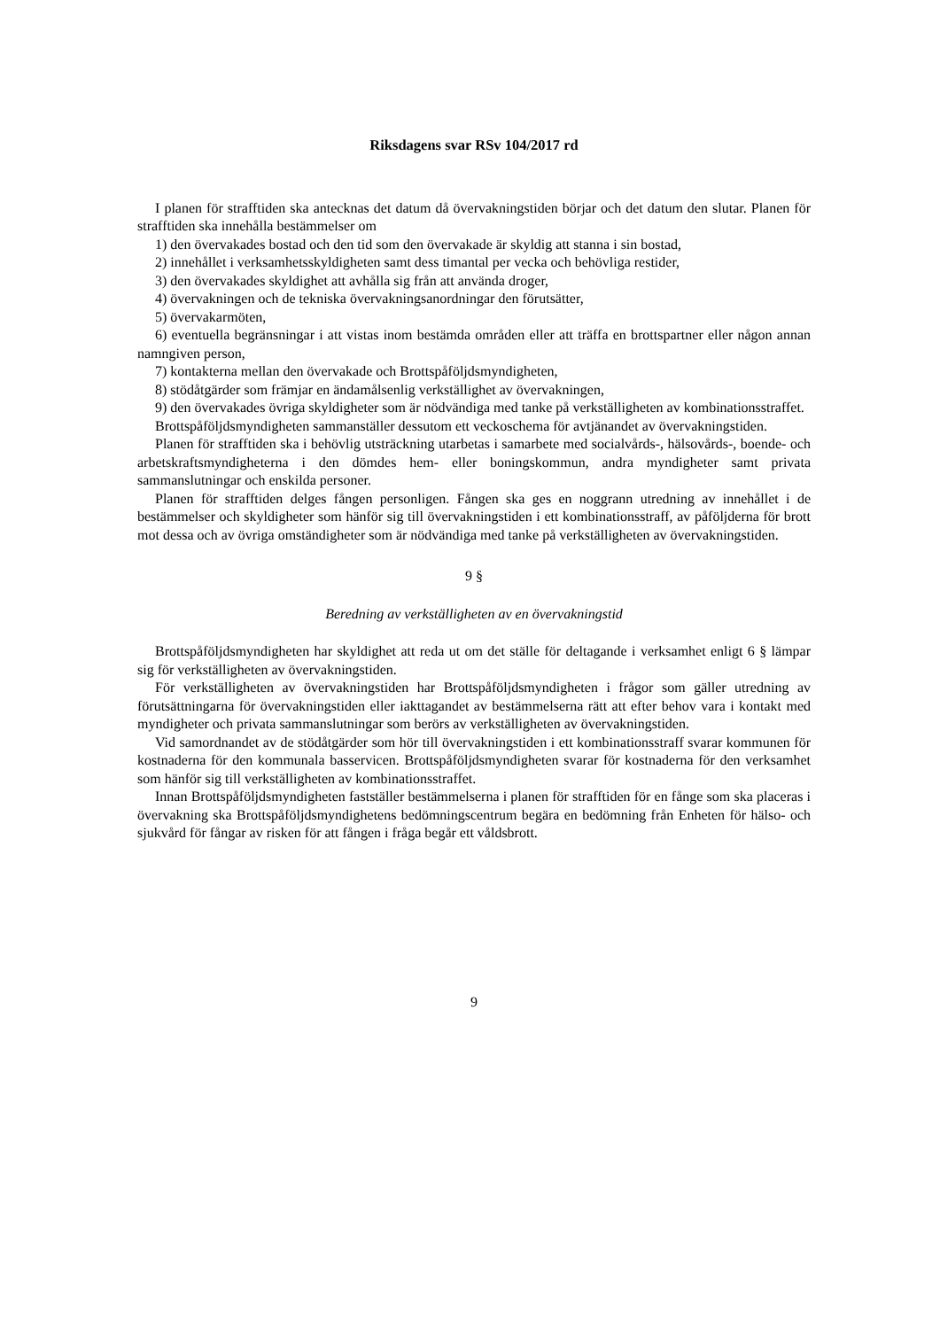Riksdagens svar RSv 104/2017 rd
I planen för strafftiden ska antecknas det datum då övervakningstiden börjar och det datum den slutar. Planen för strafftiden ska innehålla bestämmelser om
1) den övervakades bostad och den tid som den övervakade är skyldig att stanna i sin bostad,
2) innehållet i verksamhetsskyldigheten samt dess timantal per vecka och behövliga restider,
3) den övervakades skyldighet att avhålla sig från att använda droger,
4) övervakningen och de tekniska övervakningsanordningar den förutsätter,
5) övervakarmöten,
6) eventuella begränsningar i att vistas inom bestämda områden eller att träffa en brottspartner eller någon annan namngiven person,
7) kontakterna mellan den övervakade och Brottspåföljdsmyndigheten,
8) stödåtgärder som främjar en ändamålsenlig verkställighet av övervakningen,
9) den övervakades övriga skyldigheter som är nödvändiga med tanke på verkställigheten av kombinationsstraffet.
Brottspåföljdsmyndigheten sammanställer dessutom ett veckoschema för avtjänandet av övervakningstiden.
Planen för strafftiden ska i behövlig utsträckning utarbetas i samarbete med socialvårds-, hälsovårds-, boende- och arbetskraftsmyndigheterna i den dömdes hem- eller boningskommun, andra myndigheter samt privata sammanslutningar och enskilda personer.
Planen för strafftiden delges fången personligen. Fången ska ges en noggrann utredning av innehållet i de bestämmelser och skyldigheter som hänför sig till övervakningstiden i ett kombinationsstraff, av påföljderna för brott mot dessa och av övriga omständigheter som är nödvändiga med tanke på verkställigheten av övervakningstiden.
9 §
Beredning av verkställigheten av en övervakningstid
Brottspåföljdsmyndigheten har skyldighet att reda ut om det ställe för deltagande i verksamhet enligt 6 § lämpar sig för verkställigheten av övervakningstiden.
För verkställigheten av övervakningstiden har Brottspåföljdsmyndigheten i frågor som gäller utredning av förutsättningarna för övervakningstiden eller iakttagandet av bestämmelserna rätt att efter behov vara i kontakt med myndigheter och privata sammanslutningar som berörs av verkställigheten av övervakningstiden.
Vid samordnandet av de stödåtgärder som hör till övervakningstiden i ett kombinationsstraff svarar kommunen för kostnaderna för den kommunala basservicen. Brottspåföljdsmyndigheten svarar för kostnaderna för den verksamhet som hänför sig till verkställigheten av kombinationsstraffet.
Innan Brottspåföljdsmyndigheten fastställer bestämmelserna i planen för strafftiden för en fånge som ska placeras i övervakning ska Brottspåföljdsmyndighetens bedömningscentrum begära en bedömning från Enheten för hälso- och sjukvård för fångar av risken för att fången i fråga begår ett våldsbrott.
9